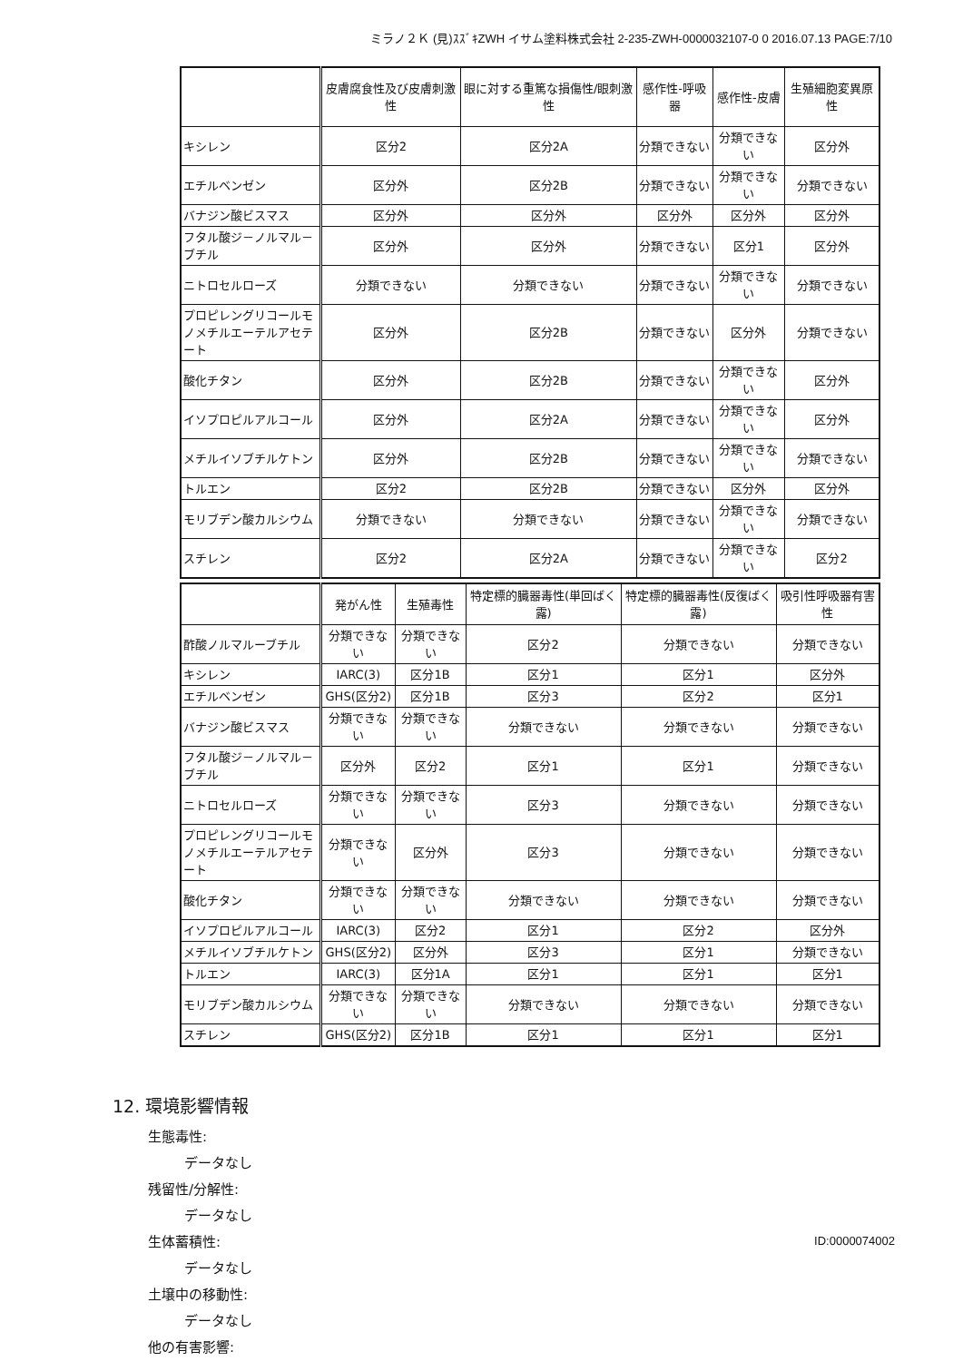ミラノ２Ｋ (見)ｽｽﾞｷZWH イサム塗料株式会社 2-235-ZWH-0000032107-0 0 2016.07.13 PAGE:7/10
| | 皮膚腐食性及び皮膚刺激性 | 眼に対する重篤な損傷性/眼刺激性 | 感作性-呼吸器 | 感作性-皮膚 | 生殖細胞変異原性 |
| --- | --- | --- | --- | --- | --- |
| キシレン | 区分2 | 区分2A | 分類できない | 分類できない | 区分外 |
| エチルベンゼン | 区分外 | 区分2B | 分類できない | 分類できない | 分類できない |
| バナジン酸ビスマス | 区分外 | 区分外 | 区分外 | 区分外 | 区分外 |
| フタル酸ジ－ノルマル－ブチル | 区分外 | 区分外 | 分類できない | 区分1 | 区分外 |
| ニトロセルローズ | 分類できない | 分類できない | 分類できない | 分類できない | 分類できない |
| プロピレングリコールモノメチルエーテルアセテート | 区分外 | 区分2B | 分類できない | 区分外 | 分類できない |
| 酸化チタン | 区分外 | 区分2B | 分類できない | 分類できない | 区分外 |
| イソプロピルアルコール | 区分外 | 区分2A | 分類できない | 分類できない | 区分外 |
| メチルイソブチルケトン | 区分外 | 区分2B | 分類できない | 分類できない | 分類できない |
| トルエン | 区分2 | 区分2B | 分類できない | 区分外 | 区分外 |
| モリブデン酸カルシウム | 分類できない | 分類できない | 分類できない | 分類できない | 分類できない |
| スチレン | 区分2 | 区分2A | 分類できない | 分類できない | 区分2 |
| | 発がん性 | 生殖毒性 | 特定標的臓器毒性(単回ばく露) | 特定標的臓器毒性(反復ばく露) | 吸引性呼吸器有害性 |
| --- | --- | --- | --- | --- | --- |
| 酢酸ノルマルーブチル | 分類できない | 分類できない | 区分2 | 分類できない | 分類できない |
| キシレン | IARC(3) | 区分1B | 区分1 | 区分1 | 区分外 |
| エチルベンゼン | GHS(区分2) | 区分1B | 区分3 | 区分2 | 区分1 |
| バナジン酸ビスマス | 分類できない | 分類できない | 分類できない | 分類できない | 分類できない |
| フタル酸ジ－ノルマル－ブチル | 区分外 | 区分2 | 区分1 | 区分1 | 分類できない |
| ニトロセルローズ | 分類できない | 分類できない | 区分3 | 分類できない | 分類できない |
| プロピレングリコールモノメチルエーテルアセテート | 分類できない | 区分外 | 区分3 | 分類できない | 分類できない |
| 酸化チタン | 分類できない | 分類できない | 分類できない | 分類できない | 分類できない |
| イソプロピルアルコール | IARC(3) | 区分2 | 区分1 | 区分2 | 区分外 |
| メチルイソブチルケトン | GHS(区分2) | 区分外 | 区分3 | 区分1 | 分類できない |
| トルエン | IARC(3) | 区分1A | 区分1 | 区分1 | 区分1 |
| モリブデン酸カルシウム | 分類できない | 分類できない | 分類できない | 分類できない | 分類できない |
| スチレン | GHS(区分2) | 区分1B | 区分1 | 区分1 | 区分1 |
12. 環境影響情報
生態毒性:
データなし
残留性/分解性:
データなし
生体蓄積性:
データなし
土壌中の移動性:
データなし
他の有害影響:
ID:0000074002